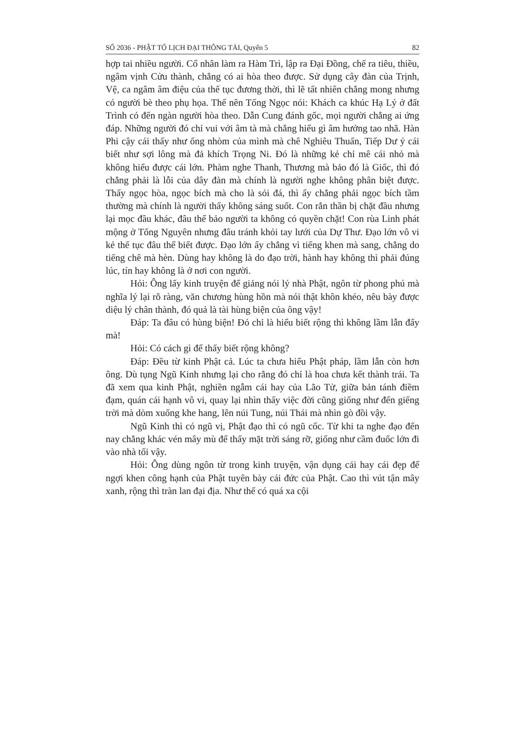SỐ 2036 - PHẬT TỐ LỊCH ĐẠI THÔNG TẢI, Quyển 5 82
hợp tai nhiều người. Cổ nhân làm ra Hàm Trì, lập ra Đại Đồng, chế ra tiêu, thiều, ngâm vịnh Cửu thành, chẳng có ai hòa theo được. Sử dụng cây đàn của Trịnh, Vệ, ca ngâm âm điệu của thế tục đương thời, thì lẽ tất nhiên chẳng mong nhưng có người bè theo phụ họa. Thế nên Tống Ngọc nói: Khách ca khúc Hạ Lý ở đất Trình có đến ngàn người hòa theo. Dẫn Cung đánh gốc, mọi người chẳng ai ứng đáp. Những người đó chỉ vui với âm tà mà chẳng hiểu gì âm hưởng tao nhã. Hàn Phi cậy cái thấy như ống nhòm của mình mà chê Nghiêu Thuấn, Tiếp Dư ỷ cái biết như sợi lông mà đả khích Trọng Ni. Đó là những kẻ chỉ mê cái nhỏ mà không hiểu được cái lớn. Phàm nghe Thanh, Thương mà bảo đó là Giốc, thì đó chẳng phải là lỗi của dây đàn mà chính là người nghe không phân biệt được. Thấy ngọc hòa, ngọc bích mà cho là sỏi đá, thì ấy chẳng phải ngọc bích tầm thường mà chính là người thấy không sáng suốt. Con rắn thần bị chặt đầu nhưng lại mọc đầu khác, đâu thể bảo người ta không có quyền chặt! Con rùa Linh phát mộng ở Tống Nguyên nhưng đâu tránh khỏi tay lưới của Dự Thư. Đạo lớn vô vi kẻ thế tục đâu thể biết được. Đạo lớn ấy chẳng vì tiếng khen mà sang, chẳng do tiếng chê mà hèn. Dùng hay không là do đạo trời, hành hay không thì phải đúng lúc, tín hay không là ở nơi con người.
Hỏi: Ông lấy kinh truyện để giảng nói lý nhà Phật, ngôn từ phong phú mà nghĩa lý lại rõ ràng, văn chương hùng hồn mà nói thật khôn khéo, nêu bày được diệu lý chân thành, đó quả là tài hùng biện của ông vậy!
Đáp: Ta đâu có hùng biện! Đó chỉ là hiểu biết rộng thì không lầm lẫn đấy mà!
Hỏi: Có cách gì để thấy biết rộng không?
Đáp: Đều từ kinh Phật cả. Lúc ta chưa hiểu Phật pháp, lầm lẫn còn hơn ông. Dù tụng Ngũ Kinh nhưng lại cho rằng đó chỉ là hoa chưa kết thành trái. Ta đã xem qua kinh Phật, nghiền ngẫm cái hay của Lão Tử, giữa bản tánh điềm đạm, quán cái hạnh vô vi, quay lại nhìn thấy việc đời cũng giống như đến giếng trời mà dòm xuống khe hang, lên núi Tung, núi Thái mà nhìn gò đồi vậy.
Ngũ Kinh thì có ngũ vị, Phật đạo thì có ngũ cốc. Từ khi ta nghe đạo đến nay chẳng khác vén mây mù để thấy mặt trời sáng rỡ, giống như cầm đuốc lớn đi vào nhà tối vậy.
Hỏi: Ông dùng ngôn từ trong kinh truyện, vận dụng cái hay cái đẹp để ngợi khen công hạnh của Phật tuyên bày cái đức của Phật. Cao thì vút tận mây xanh, rộng thì tràn lan đại địa. Như thế có quá xa cội